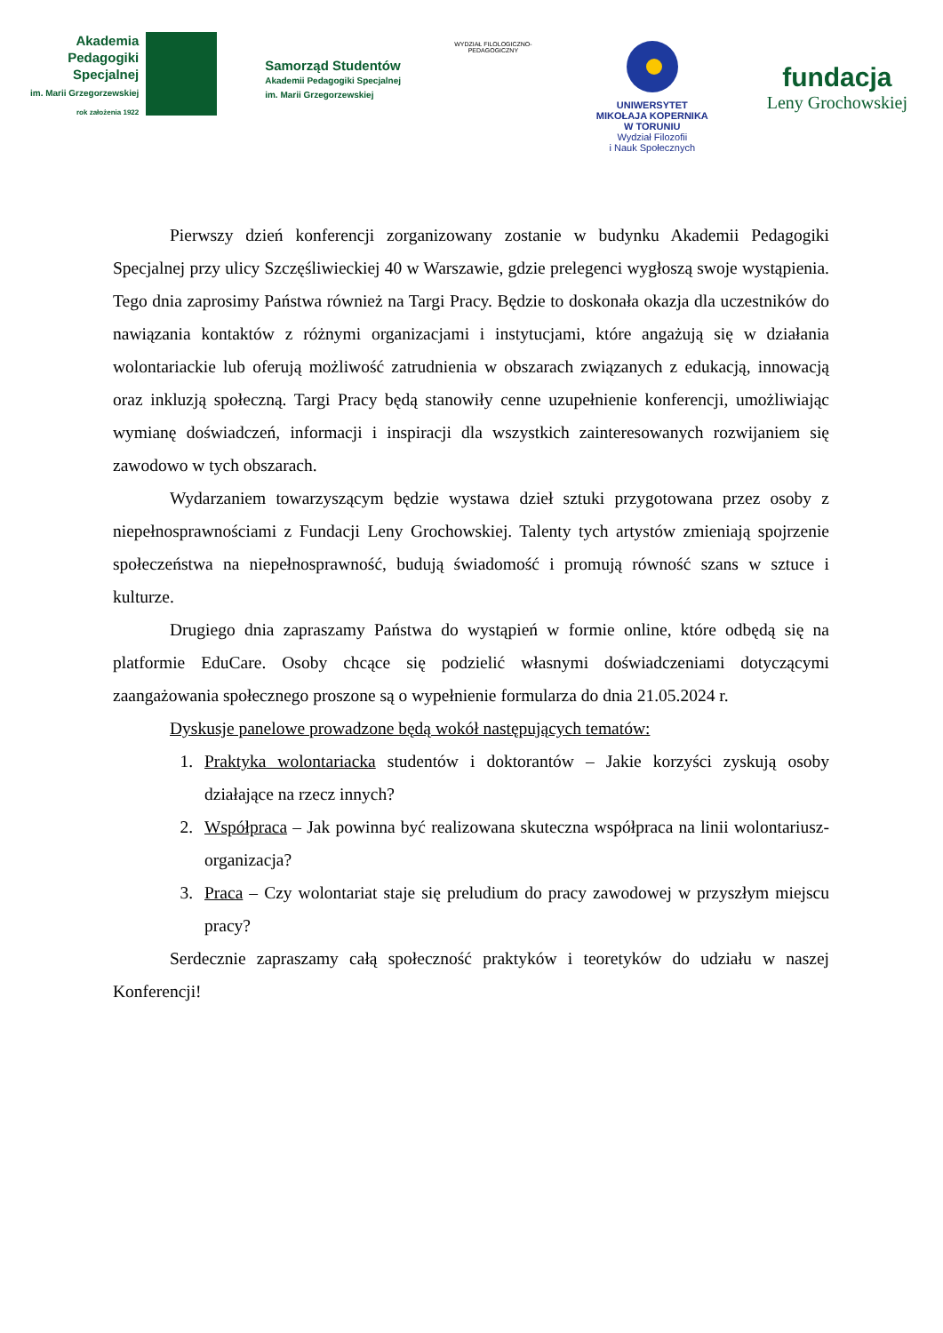Akademia
Pedagogiki
Specjalnej
im. Marii Grzegorzewskiej
rok założenia 1922
Samorząd Studentów
Akademii Pedagogiki Specjalnej
im. Marii Grzegorzewskiej
WYDZIAŁ FILOLOGICZNO-PEDAGOGICZNY
UNIWERSYTET
MIKOŁAJA KOPERNIKA
W TORUNIU
Wydział Filozofii
i Nauk Społecznych
fundacja
Leny Grochowskiej
Pierwszy dzień konferencji zorganizowany zostanie w budynku Akademii Pedagogiki Specjalnej przy ulicy Szczęśliwieckiej 40 w Warszawie, gdzie prelegenci wygłoszą swoje wystąpienia. Tego dnia zaprosimy Państwa również na Targi Pracy. Będzie to doskonała okazja dla uczestników do nawiązania kontaktów z różnymi organizacjami i instytucjami, które angażują się w działania wolontariackie lub oferują możliwość zatrudnienia w obszarach związanych z edukacją, innowacją oraz inkluzją społeczną. Targi Pracy będą stanowiły cenne uzupełnienie konferencji, umożliwiając wymianę doświadczeń, informacji i inspiracji dla wszystkich zainteresowanych rozwijaniem się zawodowo w tych obszarach.
Wydarzaniem towarzyszącym będzie wystawa dzieł sztuki przygotowana przez osoby z niepełnosprawnościami z Fundacji Leny Grochowskiej. Talenty tych artystów zmieniają spojrzenie społeczeństwa na niepełnosprawność, budują świadomość i promują równość szans w sztuce i kulturze.
Drugiego dnia zapraszamy Państwa do wystąpień w formie online, które odbędą się na platformie EduCare. Osoby chcące się podzielić własnymi doświadczeniami dotyczącymi zaangażowania społecznego proszone są o wypełnienie formularza do dnia 21.05.2024 r.
Dyskusje panelowe prowadzone będą wokół następujących tematów:
1. Praktyka wolontariacka studentów i doktorantów – Jakie korzyści zyskują osoby działające na rzecz innych?
2. Współpraca – Jak powinna być realizowana skuteczna współpraca na linii wolontariusz-organizacja?
3. Praca – Czy wolontariat staje się preludium do pracy zawodowej w przyszłym miejscu pracy?
Serdecznie zapraszamy całą społeczność praktyków i teoretyków do udziału w naszej Konferencji!